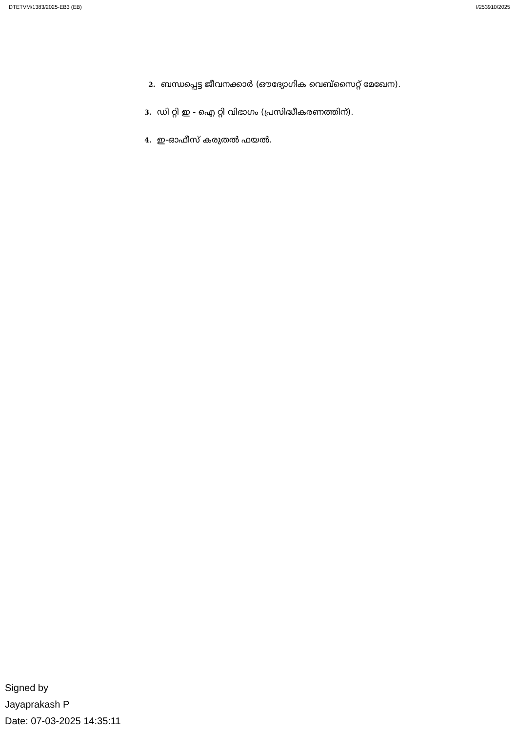DTETVM/1383/2025-EB3 (EB) I/253910/2025
2. ബന്ധപ്പെട്ട ജീവനക്കാർ (ഔദ്യോഗിക വെബ്സൈറ്റ് മേഖേന).
3. ഡി റ്റി ഇ - ഐ റ്റി വിഭാഗം (പ്രസിദ്ധീകരണത്തിന്).
4. ഇ-ഓഫീസ് കരുതൽ ഫയൽ.
Signed by
Jayaprakash P
Date: 07-03-2025 14:35:11